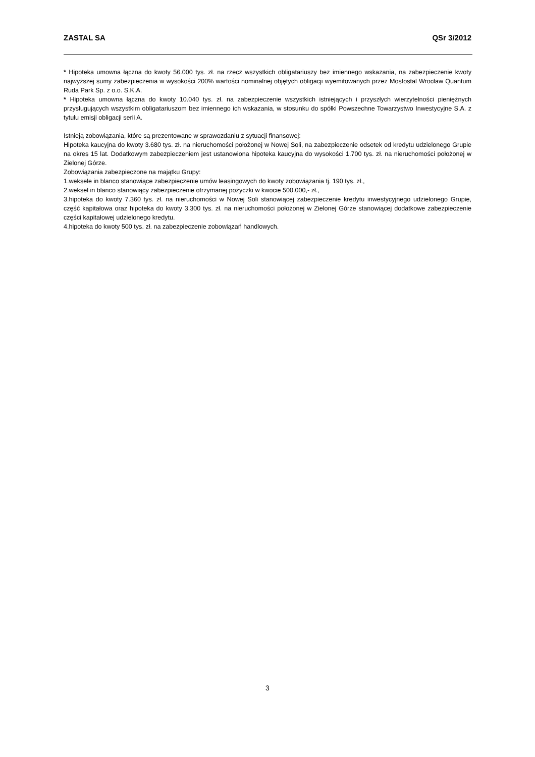ZASTAL SA QSr 3/2012
* Hipoteka umowna łączna do kwoty 56.000 tys. zł. na rzecz wszystkich obligatariuszy bez imiennego wskazania, na zabezpieczenie kwoty najwyższej sumy zabezpieczenia w wysokości 200% wartości nominalnej objętych obligacji wyemitowanych przez Mostostal Wrocław Quantum Ruda Park Sp. z o.o. S.K.A.
* Hipoteka umowna łączna do kwoty 10.040 tys. zł. na zabezpieczenie wszystkich istniejących i przyszłych wierzytelności pieniężnych przysługujących wszystkim obligatariuszom bez imiennego ich wskazania, w stosunku do spółki Powszechne Towarzystwo Inwestycyjne S.A. z tytułu emisji obligacji serii A.
Istnieją zobowiązania, które są prezentowane w sprawozdaniu z sytuacji finansowej:
Hipoteka kaucyjna do kwoty 3.680 tys. zł. na nieruchomości położonej w Nowej Soli, na zabezpieczenie odsetek od kredytu udzielonego Grupie na okres 15 lat. Dodatkowym zabezpieczeniem jest ustanowiona hipoteka kaucyjna do wysokości 1.700 tys. zł. na nieruchomości położonej w Zielonej Górze.
Zobowiązania zabezpieczone na majątku Grupy:
1.weksele in blanco stanowiące zabezpieczenie umów leasingowych do kwoty zobowiązania tj. 190 tys. zł.,
2.weksel in blanco stanowiący zabezpieczenie otrzymanej pożyczki w kwocie 500.000,- zł.,
3.hipoteka do kwoty 7.360 tys. zł. na nieruchomości w Nowej Soli stanowiącej zabezpieczenie kredytu inwestycyjnego udzielonego Grupie, część kapitałowa oraz hipoteka do kwoty 3.300 tys. zł. na nieruchomości położonej w Zielonej Górze stanowiącej dodatkowe zabezpieczenie części kapitałowej udzielonego kredytu.
4.hipoteka do kwoty 500 tys. zł. na zabezpieczenie zobowiązań handlowych.
3